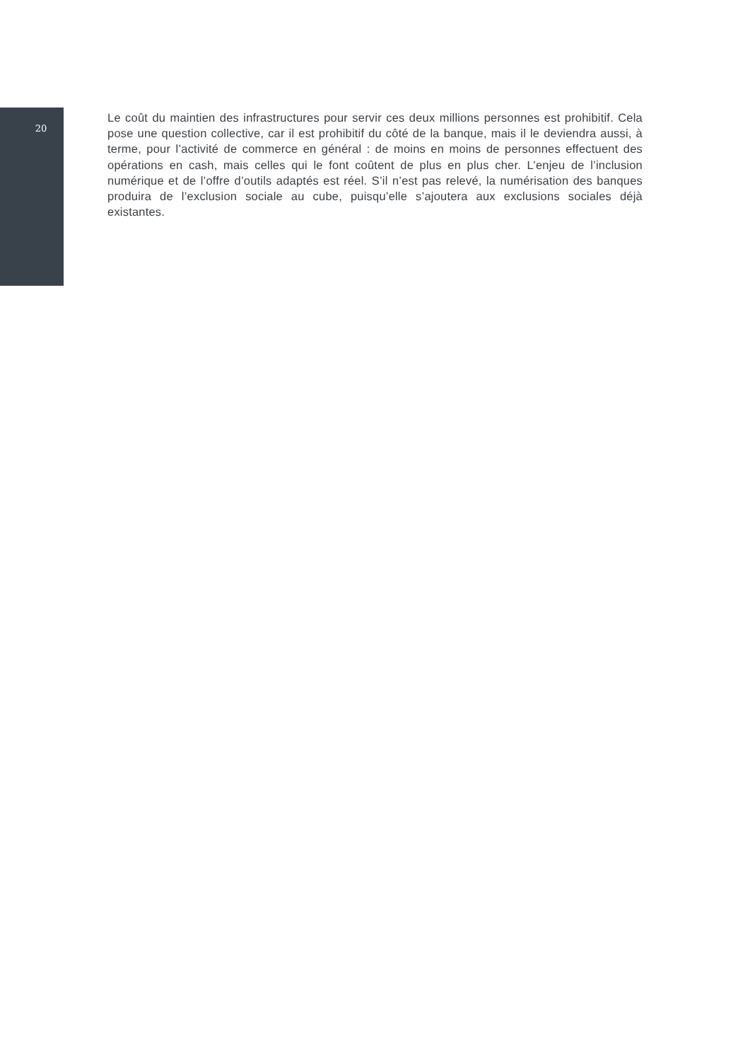20
Le coût du maintien des infrastructures pour servir ces deux millions personnes est prohibitif. Cela pose une question collective, car il est prohibitif du côté de la banque, mais il le deviendra aussi, à terme, pour l’activité de commerce en général : de moins en moins de personnes effectuent des opérations en cash, mais celles qui le font coûtent de plus en plus cher. L’enjeu de l’inclusion numérique et de l’offre d’outils adaptés est réel. S’il n’est pas relevé, la numérisation des banques produira de l’exclu­sion sociale au cube, puisqu’elle s’ajoutera aux exclusions sociales déjà existantes.